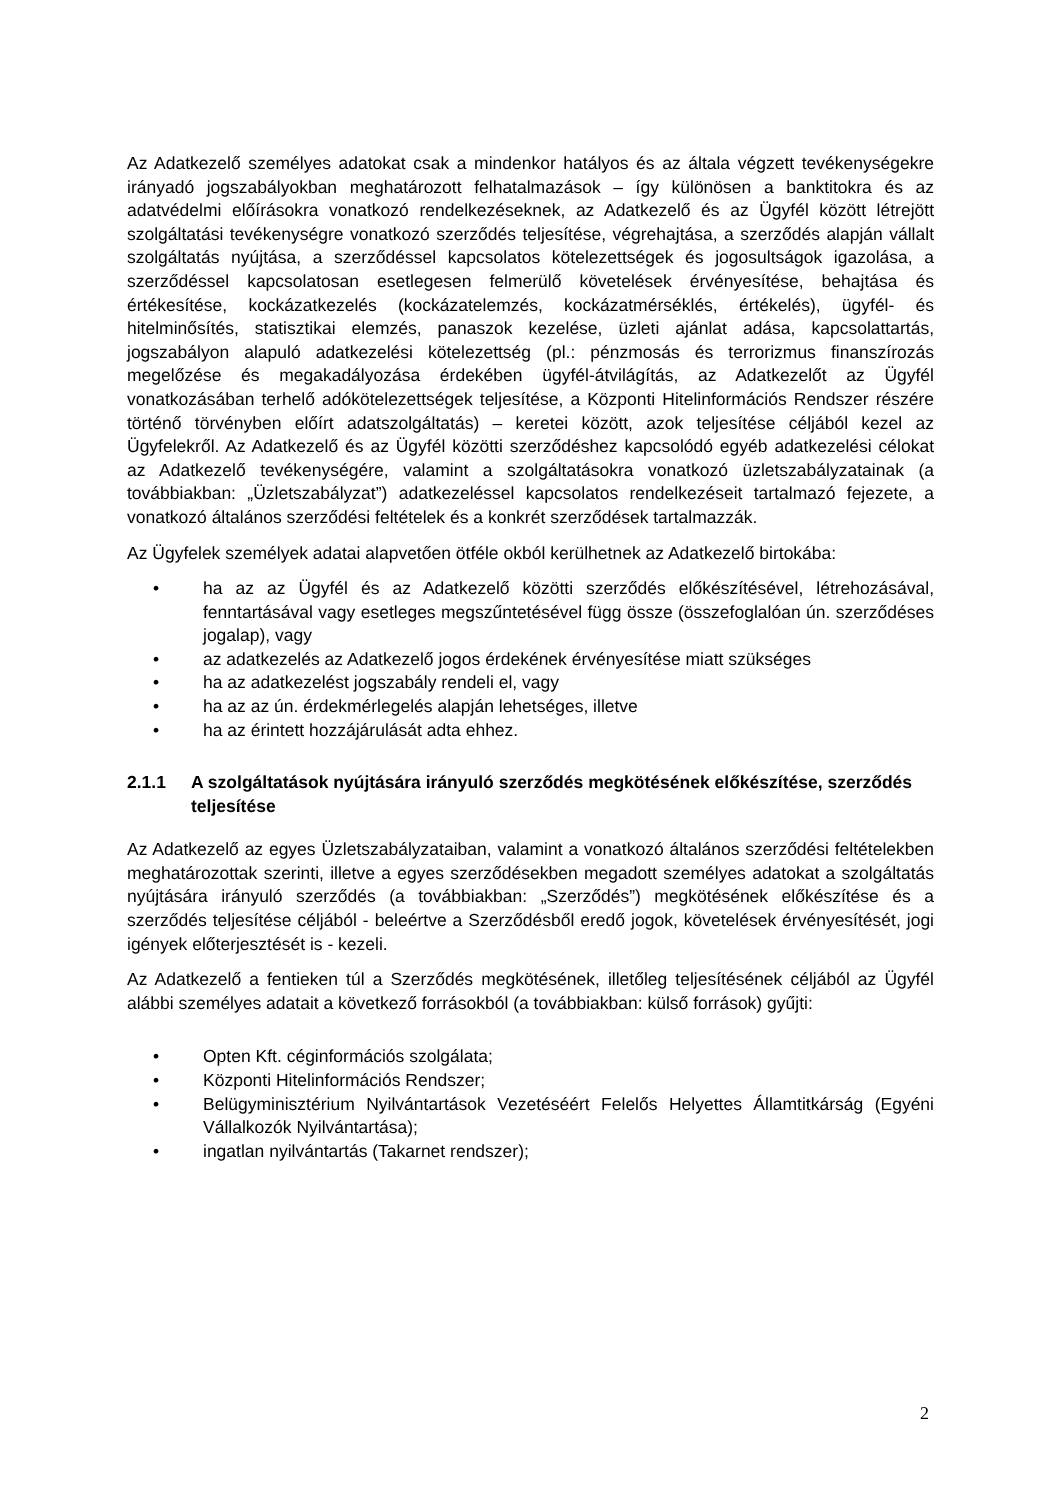Az Adatkezelő személyes adatokat csak a mindenkor hatályos és az általa végzett tevékenységekre irányadó jogszabályokban meghatározott felhatalmazások – így különösen a banktitokra és az adatvédelmi előírásokra vonatkozó rendelkezéseknek, az Adatkezelő és az Ügyfél között létrejött szolgáltatási tevékenységre vonatkozó szerződés teljesítése, végrehajtása, a szerződés alapján vállalt szolgáltatás nyújtása, a szerződéssel kapcsolatos kötelezettségek és jogosultságok igazolása, a szerződéssel kapcsolatosan esetlegesen felmerülő követelések érvényesítése, behajtása és értékesítése, kockázatkezelés (kockázatelemzés, kockázatmérséklés, értékelés), ügyfél- és hitelminősítés, statisztikai elemzés, panaszok kezelése, üzleti ajánlat adása, kapcsolattartás, jogszabályon alapuló adatkezelési kötelezettség (pl.: pénzmosás és terrorizmus finanszírozás megelőzése és megakadályozása érdekében ügyfél-átvilágítás, az Adatkezelőt az Ügyfél vonatkozásában terhelő adókötelezettségek teljesítése, a Központi Hitelinformációs Rendszer részére történő törvényben előírt adatszolgáltatás) – keretei között, azok teljesítése céljából kezel az Ügyfelekről. Az Adatkezelő és az Ügyfél közötti szerződéshez kapcsolódó egyéb adatkezelési célokat az Adatkezelő tevékenységére, valamint a szolgáltatásokra vonatkozó üzletszabályzatainak (a továbbiakban: „Üzletszabályzat”) adatkezeléssel kapcsolatos rendelkezéseit tartalmazó fejezete, a vonatkozó általános szerződési feltételek és a konkrét szerződések tartalmazzák.
Az Ügyfelek személyek adatai alapvetően ötféle okból kerülhetnek az Adatkezelő birtokába:
• ha az az Ügyfél és az Adatkezelő közötti szerződés előkészítésével, létrehozásával, fenntartásával vagy esetleges megszűntetésével függ össze (összefoglalóan ún. szerződéses jogalap), vagy
• az adatkezelés az Adatkezelő jogos érdekének érvényesítése miatt szükséges
• ha az adatkezelést jogszabály rendeli el, vagy
• ha az az ún. érdekmérlegelés alapján lehetséges, illetve
• ha az érintett hozzájárulását adta ehhez.
2.1.1 A szolgáltatások nyújtására irányuló szerződés megkötésének előkészítése, szerződés teljesítése
Az Adatkezelő az egyes Üzletszabályzataiban, valamint a vonatkozó általános szerződési feltételekben meghatározottak szerinti, illetve a egyes szerződésekben megadott személyes adatokat a szolgáltatás nyújtására irányuló szerződés (a továbbiakban: „Szerződés”) megkötésének előkészítése és a szerződés teljesítése céljából - beleértve a Szerződésből eredő jogok, követelések érvényesítését, jogi igények előterjesztését is - kezeli.
Az Adatkezelő a fentieken túl a Szerződés megkötésének, illetőleg teljesítésének céljából az Ügyfél alábbi személyes adatait a következő forrásokból (a továbbiakban: külső források) gyűjti:
• Opten Kft. céginformációs szolgálata;
• Központi Hitelinformációs Rendszer;
• Belügyminisztérium Nyilvántartások Vezetéséért Felelős Helyettes Államtitkárság (Egyéni Vállalkozók Nyilvántartása);
• ingatlan nyilvántartás (Takarnet rendszer);
2